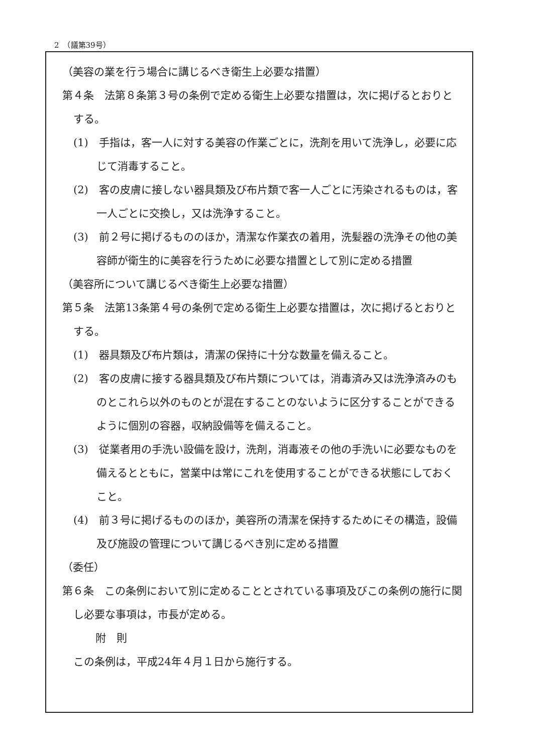2　（議第39号）
（美容の業を行う場合に講じるべき衛生上必要な措置）
第４条　法第８条第３号の条例で定める衛生上必要な措置は，次に掲げるとおりとする。
(1)　手指は，客一人に対する美容の作業ごとに，洗剤を用いて洗浄し，必要に応じて消毒すること。
(2)　客の皮膚に接しない器具類及び布片類で客一人ごとに汚染されるものは，客一人ごとに交換し，又は洗浄すること。
(3)　前２号に掲げるもののほか，清潔な作業衣の着用，洗髪器の洗浄その他の美容師が衛生的に美容を行うために必要な措置として別に定める措置
（美容所について講じるべき衛生上必要な措置）
第５条　法第13条第４号の条例で定める衛生上必要な措置は，次に掲げるとおりとする。
(1)　器具類及び布片類は，清潔の保持に十分な数量を備えること。
(2)　客の皮膚に接する器具類及び布片類については，消毒済み又は洗浄済みのものとこれら以外のものとが混在することのないように区分することができるように個別の容器，収納設備等を備えること。
(3)　従業者用の手洗い設備を設け，洗剤，消毒液その他の手洗いに必要なものを備えるとともに，営業中は常にこれを使用することができる状態にしておくこと。
(4)　前３号に掲げるもののほか，美容所の清潔を保持するためにその構造，設備及び施設の管理について講じるべき別に定める措置
（委任）
第６条　この条例において別に定めることとされている事項及びこの条例の施行に関し必要な事項は，市長が定める。
附　則
この条例は，平成24年４月１日から施行する。